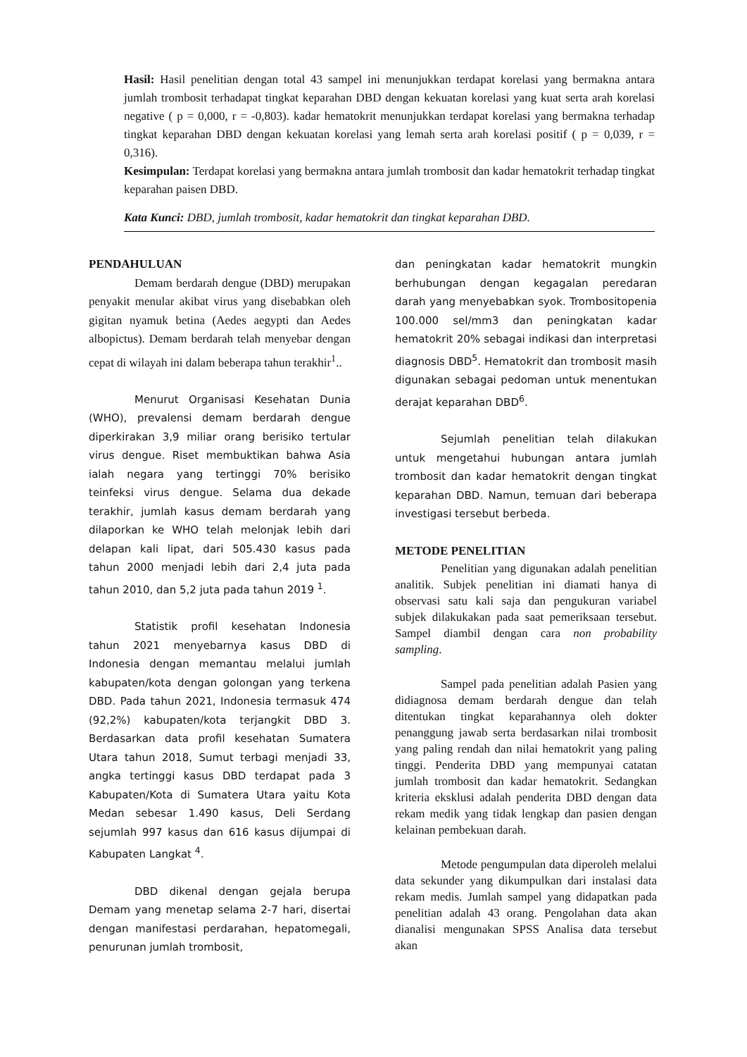Hasil: Hasil penelitian dengan total 43 sampel ini menunjukkan terdapat korelasi yang bermakna antara jumlah trombosit terhadapat tingkat keparahan DBD dengan kekuatan korelasi yang kuat serta arah korelasi negative ( p = 0,000, r = -0,803). kadar hematokrit menunjukkan terdapat korelasi yang bermakna terhadap tingkat keparahan DBD dengan kekuatan korelasi yang lemah serta arah korelasi positif ( p = 0,039, r = 0,316).
Kesimpulan: Terdapat korelasi yang bermakna antara jumlah trombosit dan kadar hematokrit terhadap tingkat keparahan paisen DBD.
Kata Kunci: DBD, jumlah trombosit, kadar hematokrit dan tingkat keparahan DBD.
PENDAHULUAN
Demam berdarah dengue (DBD) merupakan penyakit menular akibat virus yang disebabkan oleh gigitan nyamuk betina (Aedes aegypti dan Aedes albopictus). Demam berdarah telah menyebar dengan cepat di wilayah ini dalam beberapa tahun terakhir<sup>1</sup>..
Menurut Organisasi Kesehatan Dunia (WHO), prevalensi demam berdarah dengue diperkirakan 3,9 miliar orang berisiko tertular virus dengue. Riset membuktikan bahwa Asia ialah negara yang tertinggi 70% berisiko teinfeksi virus dengue. Selama dua dekade terakhir, jumlah kasus demam berdarah yang dilaporkan ke WHO telah melonjak lebih dari delapan kali lipat, dari 505.430 kasus pada tahun 2000 menjadi lebih dari 2,4 juta pada tahun 2010, dan 5,2 juta pada tahun 2019 <sup>1</sup>.
Statistik profil kesehatan Indonesia tahun 2021 menyebarnya kasus DBD di Indonesia dengan memantau melalui jumlah kabupaten/kota dengan golongan yang terkena DBD. Pada tahun 2021, Indonesia termasuk 474 (92,2%) kabupaten/kota terjangkit DBD 3. Berdasarkan data profil kesehatan Sumatera Utara tahun 2018, Sumut terbagi menjadi 33, angka tertinggi kasus DBD terdapat pada 3 Kabupaten/Kota di Sumatera Utara yaitu Kota Medan sebesar 1.490 kasus, Deli Serdang sejumlah 997 kasus dan 616 kasus dijumpai di Kabupaten Langkat <sup>4</sup>.
DBD dikenal dengan gejala berupa Demam yang menetap selama 2-7 hari, disertai dengan manifestasi perdarahan, hepatomegali, penurunan jumlah trombosit,
dan peningkatan kadar hematokrit mungkin berhubungan dengan kegagalan peredaran darah yang menyebabkan syok. Trombositopenia 100.000 sel/mm3 dan peningkatan kadar hematokrit 20% sebagai indikasi dan interpretasi diagnosis DBD<sup>5</sup>. Hematokrit dan trombosit masih digunakan sebagai pedoman untuk menentukan derajat keparahan DBD<sup>6</sup>.
Sejumlah penelitian telah dilakukan untuk mengetahui hubungan antara jumlah trombosit dan kadar hematokrit dengan tingkat keparahan DBD. Namun, temuan dari beberapa investigasi tersebut berbeda.
METODE PENELITIAN
Penelitian yang digunakan adalah penelitian analitik. Subjek penelitian ini diamati hanya di observasi satu kali saja dan pengukuran variabel subjek dilakukakan pada saat pemeriksaan tersebut. Sampel diambil dengan cara non probability sampling.
Sampel pada penelitian adalah Pasien yang didiagnosa demam berdarah dengue dan telah ditentukan tingkat keparahannya oleh dokter penanggung jawab serta berdasarkan nilai trombosit yang paling rendah dan nilai hematokrit yang paling tinggi. Penderita DBD yang mempunyai catatan jumlah trombosit dan kadar hematokrit. Sedangkan kriteria eksklusi adalah penderita DBD dengan data rekam medik yang tidak lengkap dan pasien dengan kelainan pembekuan darah.
Metode pengumpulan data diperoleh melalui data sekunder yang dikumpulkan dari instalasi data rekam medis. Jumlah sampel yang didapatkan pada penelitian adalah 43 orang. Pengolahan data akan dianalisi mengunakan SPSS Analisa data tersebut akan